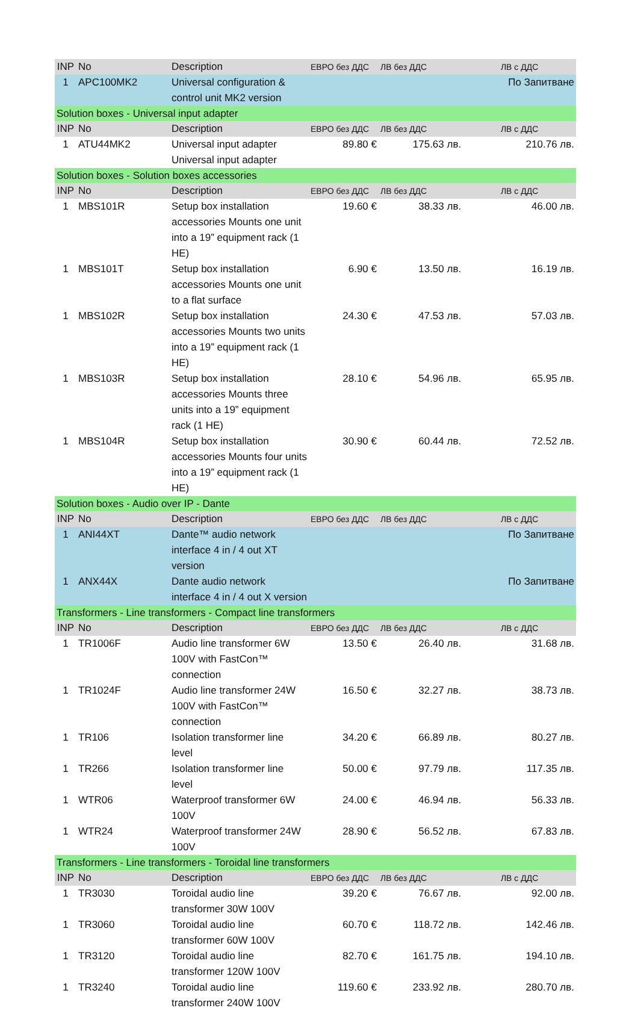| INP | No | Description | ЕВРО без ДДС | ЛВ без ДДС | ЛВ с ДДС |
| --- | --- | --- | --- | --- | --- |
| 1 | APC100MK2 | Universal configuration & control unit MK2 version | | | По Запитване |
| Solution boxes - Universal input adapter | | | | | |
| INP | No | Description | ЕВРО без ДДС | ЛВ без ДДС | ЛВ с ДДС |
| 1 | ATU44MK2 | Universal input adapter Universal input adapter | 89.80 € | 175.63 лв. | 210.76 лв. |
| Solution boxes - Solution boxes accessories | | | | | |
| INP | No | Description | ЕВРО без ДДС | ЛВ без ДДС | ЛВ с ДДС |
| 1 | MBS101R | Setup box installation accessories Mounts one unit into a 19” equipment rack (1 HE) | 19.60 € | 38.33 лв. | 46.00 лв. |
| 1 | MBS101T | Setup box installation accessories Mounts one unit to a flat surface | 6.90 € | 13.50 лв. | 16.19 лв. |
| 1 | MBS102R | Setup box installation accessories Mounts two units into a 19” equipment rack (1 HE) | 24.30 € | 47.53 лв. | 57.03 лв. |
| 1 | MBS103R | Setup box installation accessories Mounts three units into a 19” equipment rack (1 HE) | 28.10 € | 54.96 лв. | 65.95 лв. |
| 1 | MBS104R | Setup box installation accessories Mounts four units into a 19” equipment rack (1 HE) | 30.90 € | 60.44 лв. | 72.52 лв. |
| Solution boxes - Audio over IP - Dante | | | | | |
| INP | No | Description | ЕВРО без ДДС | ЛВ без ДДС | ЛВ с ДДС |
| 1 | ANI44XT | Dante™ audio network interface 4 in / 4 out XT version | | | По Запитване |
| 1 | ANX44X | Dante audio network interface 4 in / 4 out X version | | | По Запитване |
| Transformers - Line transformers - Compact line transformers | | | | | |
| INP | No | Description | ЕВРО без ДДС | ЛВ без ДДС | ЛВ с ДДС |
| 1 | TR1006F | Audio line transformer 6W 100V with FastCon™ connection | 13.50 € | 26.40 лв. | 31.68 лв. |
| 1 | TR1024F | Audio line transformer 24W 100V with FastCon™ connection | 16.50 € | 32.27 лв. | 38.73 лв. |
| 1 | TR106 | Isolation transformer line level | 34.20 € | 66.89 лв. | 80.27 лв. |
| 1 | TR266 | Isolation transformer line level | 50.00 € | 97.79 лв. | 117.35 лв. |
| 1 | WTR06 | Waterproof transformer 6W 100V | 24.00 € | 46.94 лв. | 56.33 лв. |
| 1 | WTR24 | Waterproof transformer 24W 100V | 28.90 € | 56.52 лв. | 67.83 лв. |
| Transformers - Line transformers - Toroidal line transformers | | | | | |
| INP | No | Description | ЕВРО без ДДС | ЛВ без ДДС | ЛВ с ДДС |
| 1 | TR3030 | Toroidal audio line transformer 30W 100V | 39.20 € | 76.67 лв. | 92.00 лв. |
| 1 | TR3060 | Toroidal audio line transformer 60W 100V | 60.70 € | 118.72 лв. | 142.46 лв. |
| 1 | TR3120 | Toroidal audio line transformer 120W 100V | 82.70 € | 161.75 лв. | 194.10 лв. |
| 1 | TR3240 | Toroidal audio line transformer 240W 100V | 119.60 € | 233.92 лв. | 280.70 лв. |